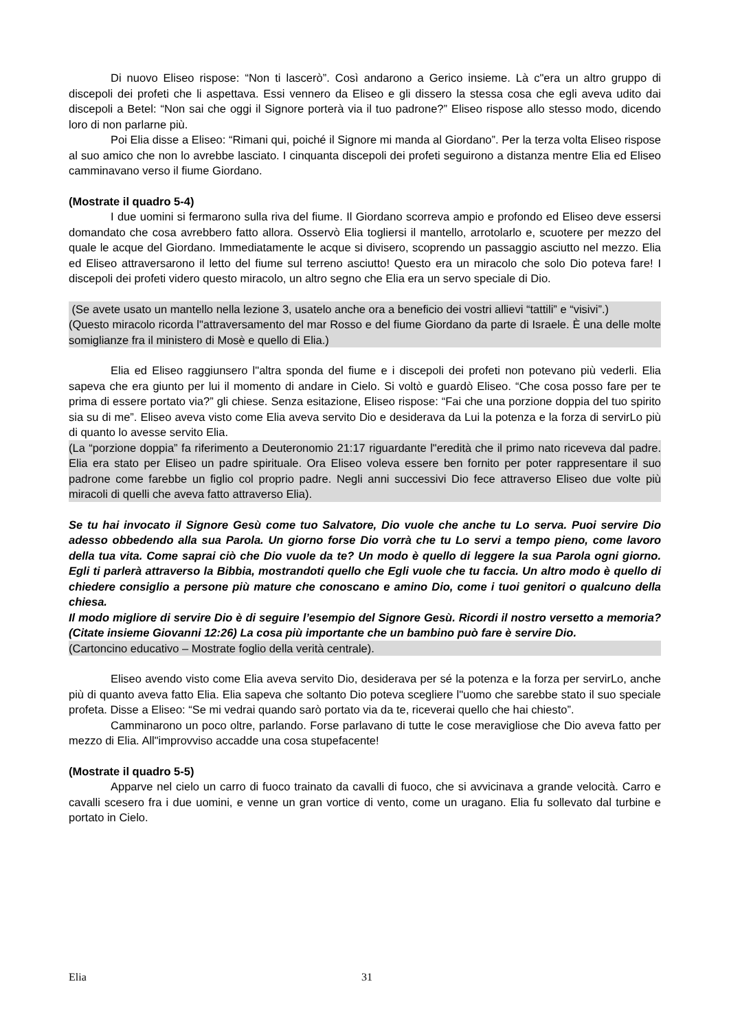Di nuovo Eliseo rispose: “Non ti lascerò”. Così andarono a Gerico insieme. Là c"era un altro gruppo di discepoli dei profeti che li aspettava. Essi vennero da Eliseo e gli dissero la stessa cosa che egli aveva udito dai discepoli a Betel: “Non sai che oggi il Signore porterà via il tuo padrone?” Eliseo rispose allo stesso modo, dicendo loro di non parlarne più.
Poi Elia disse a Eliseo: “Rimani qui, poiché il Signore mi manda al Giordano”. Per la terza volta Eliseo rispose al suo amico che non lo avrebbe lasciato. I cinquanta discepoli dei profeti seguirono a distanza mentre Elia ed Eliseo camminavano verso il fiume Giordano.
(Mostrate il quadro 5-4)
I due uomini si fermarono sulla riva del fiume. Il Giordano scorreva ampio e profondo ed Eliseo deve essersi domandato che cosa avrebbero fatto allora. Osservò Elia togliersi il mantello, arrotolarlo e, scuotere per mezzo del quale le acque del Giordano. Immediatamente le acque si divisero, scoprendo un passaggio asciutto nel mezzo. Elia ed Eliseo attraversarono il letto del fiume sul terreno asciutto! Questo era un miracolo che solo Dio poteva fare! I discepoli dei profeti videro questo miracolo, un altro segno che Elia era un servo speciale di Dio.
(Se avete usato un mantello nella lezione 3, usatelo anche ora a beneficio dei vostri allievi “tattili” e “visivi”.)
(Questo miracolo ricorda l"attraversamento del mar Rosso e del fiume Giordano da parte di Israele. È una delle molte somiglianze fra il ministero di Mosè e quello di Elia.)
Elia ed Eliseo raggiunsero l"altra sponda del fiume e i discepoli dei profeti non potevano più vederli. Elia sapeva che era giunto per lui il momento di andare in Cielo. Si voltò e guardò Eliseo. “Che cosa posso fare per te prima di essere portato via?” gli chiese. Senza esitazione, Eliseo rispose: “Fai che una porzione doppia del tuo spirito sia su di me”. Eliseo aveva visto come Elia aveva servito Dio e desiderava da Lui la potenza e la forza di servirLo più di quanto lo avesse servito Elia.
(La “porzione doppia” fa riferimento a Deuteronomio 21:17 riguardante l"eredità che il primo nato riceveva dal padre. Elia era stato per Eliseo un padre spirituale. Ora Eliseo voleva essere ben fornito per poter rappresentare il suo padrone come farebbe un figlio col proprio padre. Negli anni successivi Dio fece attraverso Eliseo due volte più miracoli di quelli che aveva fatto attraverso Elia).
Se tu hai invocato il Signore Gesù come tuo Salvatore, Dio vuole che anche tu Lo serva. Puoi servire Dio adesso obbedendo alla sua Parola. Un giorno forse Dio vorrà che tu Lo servi a tempo pieno, come lavoro della tua vita. Come saprai ciò che Dio vuole da te? Un modo è quello di leggere la sua Parola ogni giorno. Egli ti parlerà attraverso la Bibbia, mostrandoti quello che Egli vuole che tu faccia. Un altro modo è quello di chiedere consiglio a persone più mature che conoscano e amino Dio, come i tuoi genitori o qualcuno della chiesa.
Il modo migliore di servire Dio è di seguire l’esempio del Signore Gesù. Ricordi il nostro versetto a memoria? (Citate insieme Giovanni 12:26) La cosa più importante che un bambino può fare è servire Dio.
(Cartoncino educativo – Mostrate foglio della verità centrale).
Eliseo avendo visto come Elia aveva servito Dio, desiderava per sé la potenza e la forza per servirLo, anche più di quanto aveva fatto Elia. Elia sapeva che soltanto Dio poteva scegliere l"uomo che sarebbe stato il suo speciale profeta. Disse a Eliseo: “Se mi vedrai quando sarò portato via da te, riceverai quello che hai chiesto”.
Camminarono un poco oltre, parlando. Forse parlavano di tutte le cose meravigliose che Dio aveva fatto per mezzo di Elia. All"improvviso accadde una cosa stupefacente!
(Mostrate il quadro 5-5)
Apparve nel cielo un carro di fuoco trainato da cavalli di fuoco, che si avvicinava a grande velocità. Carro e cavalli scesero fra i due uomini, e venne un gran vortice di vento, come un uragano. Elia fu sollevato dal turbine e portato in Cielo.
Elia 31